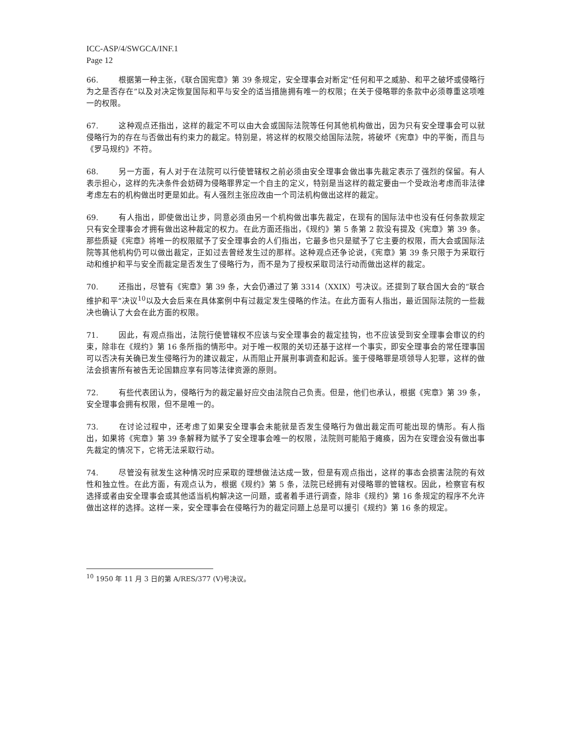ICC-ASP/4/SWGCA/INF.1
Page 12
66. 根据第一种主张，《联合国宪章》第 39 条规定，安全理事会对断定“任何和平之威胁、和平之破坏或侵略行为之是否存在”以及对决定恢复国际和平与安全的适当措施拥有唯一的权限；在关于侵略罪的条款中必须尊重这项唯一的权限。
67. 这种观点还指出，这样的裁定不可以由大会或国际法院等任何其他机构做出，因为只有安全理事会可以就侵略行为的存在与否做出有约束力的裁定。特别是，将这样的权限交给国际法院，将破坏《宪章》中的平衡，而且与《罗马规约》不符。
68. 另一方面，有人对于在法院可以行使管辖权之前必须由安全理事会做出事先裁定表示了强烈的保留。有人表示担心，这样的先决条件会妨碍为侵略罪界定一个自主的定义，特别是当这样的裁定要由一个受政治考虑而非法律考虑左右的机构做出时更是如此。有人强烈主张应改由一个司法机构做出这样的裁定。
69. 有人指出，即使做出让步，同意必须由另一个机构做出事先裁定，在现有的国际法中也没有任何条款规定只有安全理事会才拥有做出这种裁定的权力。在此方面还指出，《规约》第 5 条第 2 款没有提及《宪章》第 39 条。那些质疑《宪章》将唯一的权限赋予了安全理事会的人们指出，它最多也只是赋予了它主要的权限，而大会或国际法院等其他机构仍可以做出裁定，正如过去曾经发生过的那样。这种观点还争论说，《宪章》第 39 条只限于为采取行动和维护和平与安全而裁定是否发生了侵略行为，而不是为了授权采取司法行动而做出这样的裁定。
70. 还指出，尽管有《宪章》第 39 条，大会仍通过了第 3314（XXIX）号决议。还提到了联合国大会的“联合维护和平”决议<sup>10</sup>以及大会后来在具体案例中有过裁定发生侵略的作法。在此方面有人指出，最近国际法院的一些裁决也确认了大会在此方面的权限。
71. 因此，有观点指出，法院行使管辖权不应该与安全理事会的裁定挂钩，也不应该受到安全理事会审议的约束，除非在《规约》第 16 条所指的情形中。对于唯一权限的关切还基于这样一个事实，即安全理事会的常任理事国可以否决有关确已发生侵略行为的建议裁定，从而阻止开展刑事调查和起诉。鉴于侵略罪是项领导人犯罪，这样的做法会损害所有被告无论国籍应享有同等法律资源的原则。
72. 有些代表团认为，侵略行为的裁定最好应交由法院自己负责。但是，他们也承认，根据《宪章》第 39 条，安全理事会拥有权限，但不是唯一的。
73. 在讨论过程中，还考虑了如果安全理事会未能就是否发生侵略行为做出裁定而可能出现的情形。有人指出，如果将《宪章》第 39 条解释为赋予了安全理事会唯一的权限，法院则可能陷于瘫痪，因为在安理会没有做出事先裁定的情况下，它将无法采取行动。
74. 尽管没有就发生这种情况时应采取的理想做法达成一致，但是有观点指出，这样的事态会损害法院的有效性和独立性。在此方面，有观点认为，根据《规约》第 5 条，法院已经拥有对侵略罪的管辖权。因此，检察官有权选择或者由安全理事会或其他适当机构解决这一问题，或者着手进行调查，除非《规约》第 16 条规定的程序不允许做出这样的选择。这样一来，安全理事会在侵略行为的裁定问题上总是可以援引《规约》第 16 条的规定。
<sup>10</sup> 1950 年 11 月 3 日的第 A/RES/377 (V)号决议。